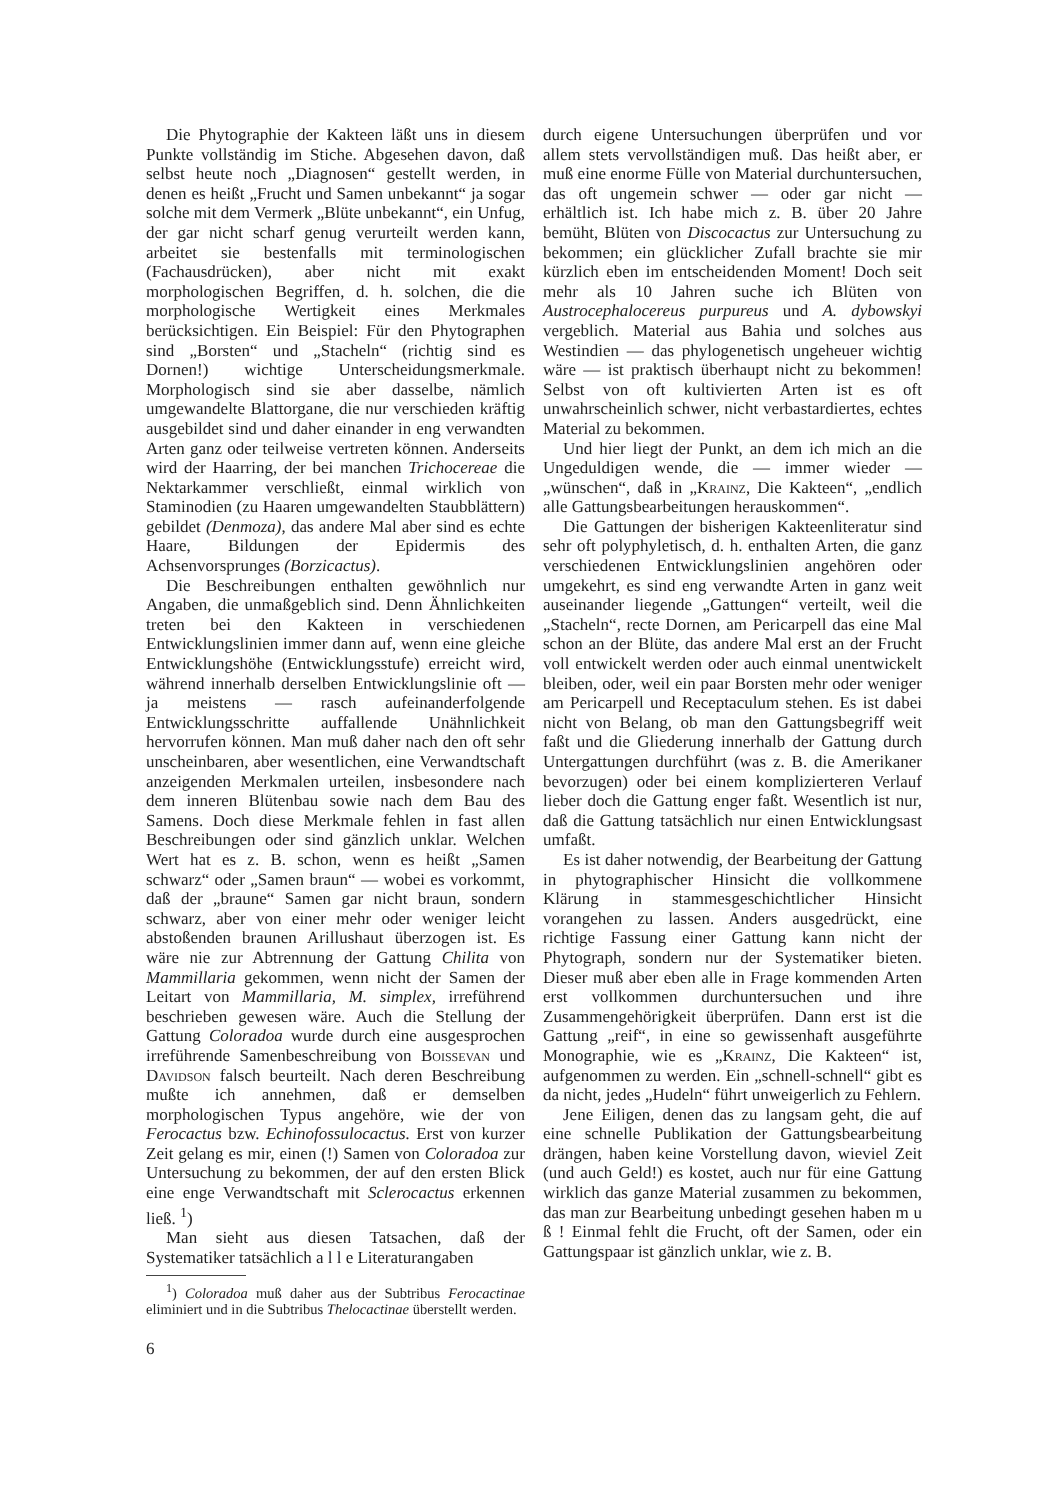Die Phytographie der Kakteen läßt uns in diesem Punkte vollständig im Stiche. Abgesehen davon, daß selbst heute noch „Diagnosen“ gestellt werden, in denen es heißt „Frucht und Samen unbekannt“ ja sogar solche mit dem Vermerk „Blüte unbekannt“, ein Unfug, der gar nicht scharf genug verurteilt werden kann, arbeitet sie bestenfalls mit terminologischen (Fachausdrücken), aber nicht mit exakt morphologischen Begriffen, d. h. solchen, die die morphologische Wertigkeit eines Merkmales berücksichtigen. Ein Beispiel: Für den Phytographen sind „Borsten“ und „Stacheln“ (richtig sind es Dornen!) wichtige Unterscheidungsmerkmale. Morphologisch sind sie aber dasselbe, nämlich umgewandelte Blattorgane, die nur verschieden kräftig ausgebildet sind und daher einander in eng verwandten Arten ganz oder teilweise vertreten können. Anderseits wird der Haarring, der bei manchen Trichocereae die Nektarkammer verschließt, einmal wirklich von Staminodien (zu Haaren umgewandelten Staubblättern) gebildet (Denmoza), das andere Mal aber sind es echte Haare, Bildungen der Epidermis des Achsenvorsprunges (Borzicactus).
Die Beschreibungen enthalten gewöhnlich nur Angaben, die unmaßgeblich sind. Denn Ähnlichkeiten treten bei den Kakteen in verschiedenen Entwicklungslinien immer dann auf, wenn eine gleiche Entwicklungshöhe (Entwicklungsstufe) erreicht wird, während innerhalb derselben Entwicklungslinie oft — ja meistens — rasch aufeinanderfolgende Entwicklungsschritte auffallende Unähnlichkeit hervorrufen können. Man muß daher nach den oft sehr unscheinbaren, aber wesentlichen, eine Verwandtschaft anzeigenden Merkmalen urteilen, insbesondere nach dem inneren Blütenbau sowie nach dem Bau des Samens. Doch diese Merkmale fehlen in fast allen Beschreibungen oder sind gänzlich unklar. Welchen Wert hat es z. B. schon, wenn es heißt „Samen schwarz“ oder „Samen braun“ — wobei es vorkommt, daß der „braune“ Samen gar nicht braun, sondern schwarz, aber von einer mehr oder weniger leicht abstoßenden braunen Arillushaut überzogen ist. Es wäre nie zur Abtrennung der Gattung Chilita von Mammillaria gekommen, wenn nicht der Samen der Leitart von Mammillaria, M. simplex, irreführend beschrieben gewesen wäre. Auch die Stellung der Gattung Coloradoa wurde durch eine ausgesprochen irreführende Samenbeschreibung von Boissevan und Davidson falsch beurteilt. Nach deren Beschreibung mußte ich annehmen, daß er demselben morphologischen Typus angehöre, wie der von Ferocactus bzw. Echinofossulocactus. Erst von kurzer Zeit gelang es mir, einen (!) Samen von Coloradoa zur Untersuchung zu bekommen, der auf den ersten Blick eine enge Verwandtschaft mit Sclerocactus erkennen ließ. <sup>1</sup>)
Man sieht aus diesen Tatsachen, daß der Systematiker tatsächlich a l l e Literaturangaben
<sup>1</sup>) Coloradoa muß daher aus der Subtribus Ferocactinae eliminiert und in die Subtribus Thelocactinae überstellt werden.
6
durch eigene Untersuchungen überprüfen und vor allem stets vervollständigen muß. Das heißt aber, er muß eine enorme Fülle von Material durchuntersuchen, das oft ungemein schwer — oder gar nicht — erhältlich ist. Ich habe mich z. B. über 20 Jahre bemüht, Blüten von Discocactus zur Untersuchung zu bekommen; ein glücklicher Zufall brachte sie mir kürzlich eben im entscheidenden Moment! Doch seit mehr als 10 Jahren suche ich Blüten von Austrocephalocereus purpureus und A. dybowskyi vergeblich. Material aus Bahia und solches aus Westindien — das phylogenetisch ungeheuer wichtig wäre — ist praktisch überhaupt nicht zu bekommen! Selbst von oft kultivierten Arten ist es oft unwahrscheinlich schwer, nicht verbastardiertes, echtes Material zu bekommen.
Und hier liegt der Punkt, an dem ich mich an die Ungeduldigen wende, die — immer wieder — „wünschen“, daß in „Krainz, Die Kakteen“, „endlich alle Gattungsbearbeitungen herauskommen“.
Die Gattungen der bisherigen Kakteenliteratur sind sehr oft polyphyletisch, d. h. enthalten Arten, die ganz verschiedenen Entwicklungslinien angehören oder umgekehrt, es sind eng verwandte Arten in ganz weit auseinander liegende „Gattungen“ verteilt, weil die „Stacheln“, recte Dornen, am Pericarpell das eine Mal schon an der Blüte, das andere Mal erst an der Frucht voll entwickelt werden oder auch einmal unentwickelt bleiben, oder, weil ein paar Borsten mehr oder weniger am Pericarpell und Receptaculum stehen. Es ist dabei nicht von Belang, ob man den Gattungsbegriff weit faßt und die Gliederung innerhalb der Gattung durch Untergattungen durchführt (was z. B. die Amerikaner bevorzugen) oder bei einem komplizierteren Verlauf lieber doch die Gattung enger faßt. Wesentlich ist nur, daß die Gattung tatsächlich nur einen Entwicklungsast umfaßt.
Es ist daher notwendig, der Bearbeitung der Gattung in phytographischer Hinsicht die vollkommene Klärung in stammesgeschichtlicher Hinsicht vorangehen zu lassen. Anders ausgedrückt, eine richtige Fassung einer Gattung kann nicht der Phytograph, sondern nur der Systematiker bieten. Dieser muß aber eben alle in Frage kommenden Arten erst vollkommen durchuntersuchen und ihre Zusammengehörigkeit überprüfen. Dann erst ist die Gattung „reif“, in eine so gewissenhaft ausgeführte Monographie, wie es „Krainz, Die Kakteen“ ist, aufgenommen zu werden. Ein „schnell-schnell“ gibt es da nicht, jedes „Hudeln“ führt unweigerlich zu Fehlern.
Jene Eiligen, denen das zu langsam geht, die auf eine schnelle Publikation der Gattungsbearbeitung drängen, haben keine Vorstellung davon, wieviel Zeit (und auch Geld!) es kostet, auch nur für eine Gattung wirklich das ganze Material zusammen zu bekommen, das man zur Bearbeitung unbedingt gesehen haben m u ß ! Einmal fehlt die Frucht, oft der Samen, oder ein Gattungspaar ist gänzlich unklar, wie z. B.